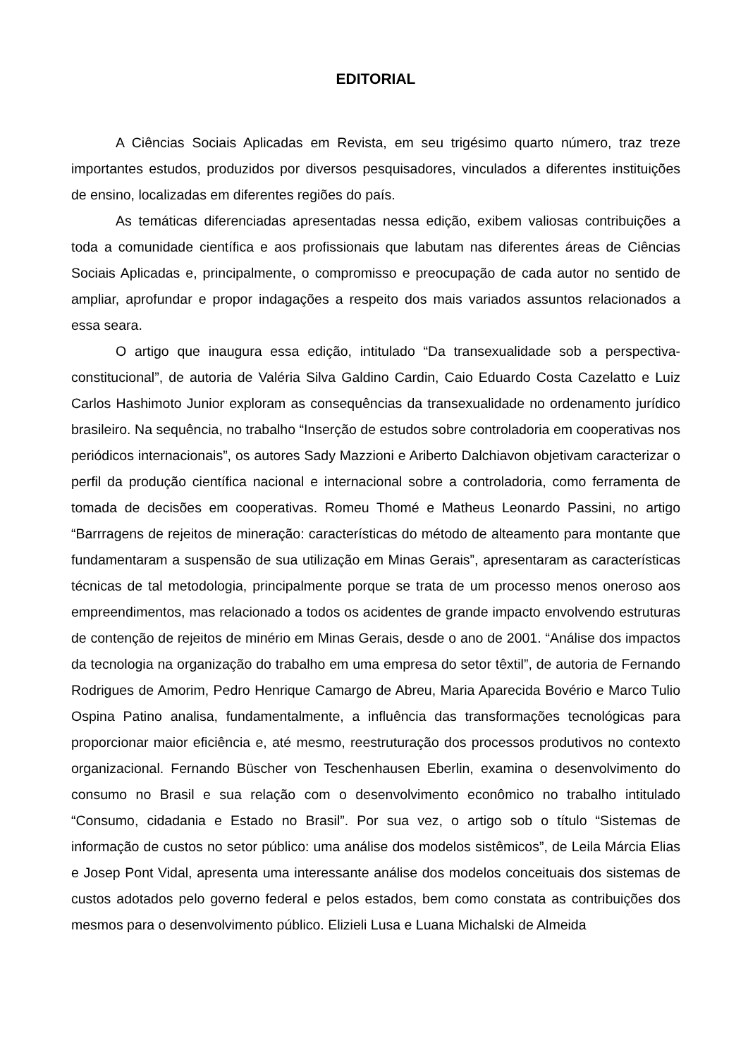EDITORIAL
A Ciências Sociais Aplicadas em Revista, em seu trigésimo quarto número, traz treze importantes estudos, produzidos por diversos pesquisadores, vinculados a diferentes instituições de ensino, localizadas em diferentes regiões do país.
As temáticas diferenciadas apresentadas nessa edição, exibem valiosas contribuições a toda a comunidade científica e aos profissionais que labutam nas diferentes áreas de Ciências Sociais Aplicadas e, principalmente, o compromisso e preocupação de cada autor no sentido de ampliar, aprofundar e propor indagações a respeito dos mais variados assuntos relacionados a essa seara.
O artigo que inaugura essa edição, intitulado “Da transexualidade sob a perspectiva-constitucional”, de autoria de Valéria Silva Galdino Cardin, Caio Eduardo Costa Cazelatto e Luiz Carlos Hashimoto Junior exploram as consequências da transexualidade no ordenamento jurídico brasileiro. Na sequência, no trabalho “Inserção de estudos sobre controladoria em cooperativas nos periódicos internacionais”, os autores Sady Mazzioni e Ariberto Dalchiavon objetivam caracterizar o perfil da produção científica nacional e internacional sobre a controladoria, como ferramenta de tomada de decisões em cooperativas. Romeu Thomé e Matheus Leonardo Passini, no artigo “Barrragens de rejeitos de mineração: características do método de alteamento para montante que fundamentaram a suspensão de sua utilização em Minas Gerais”, apresentaram as características técnicas de tal metodologia, principalmente porque se trata de um processo menos oneroso aos empreendimentos, mas relacionado a todos os acidentes de grande impacto envolvendo estruturas de contenção de rejeitos de minério em Minas Gerais, desde o ano de 2001. “Análise dos impactos da tecnologia na organização do trabalho em uma empresa do setor têxtil”, de autoria de Fernando Rodrigues de Amorim, Pedro Henrique Camargo de Abreu, Maria Aparecida Bovério e Marco Tulio Ospina Patino analisa, fundamentalmente, a influência das transformações tecnológicas para proporcionar maior eficiência e, até mesmo, reestruturação dos processos produtivos no contexto organizacional. Fernando Büscher von Teschenhausen Eberlin, examina o desenvolvimento do consumo no Brasil e sua relação com o desenvolvimento econômico no trabalho intitulado “Consumo, cidadania e Estado no Brasil”. Por sua vez, o artigo sob o título “Sistemas de informação de custos no setor público: uma análise dos modelos sistêmicos”, de Leila Márcia Elias e Josep Pont Vidal, apresenta uma interessante análise dos modelos conceituais dos sistemas de custos adotados pelo governo federal e pelos estados, bem como constata as contribuições dos mesmos para o desenvolvimento público. Elizieli Lusa e Luana Michalski de Almeida